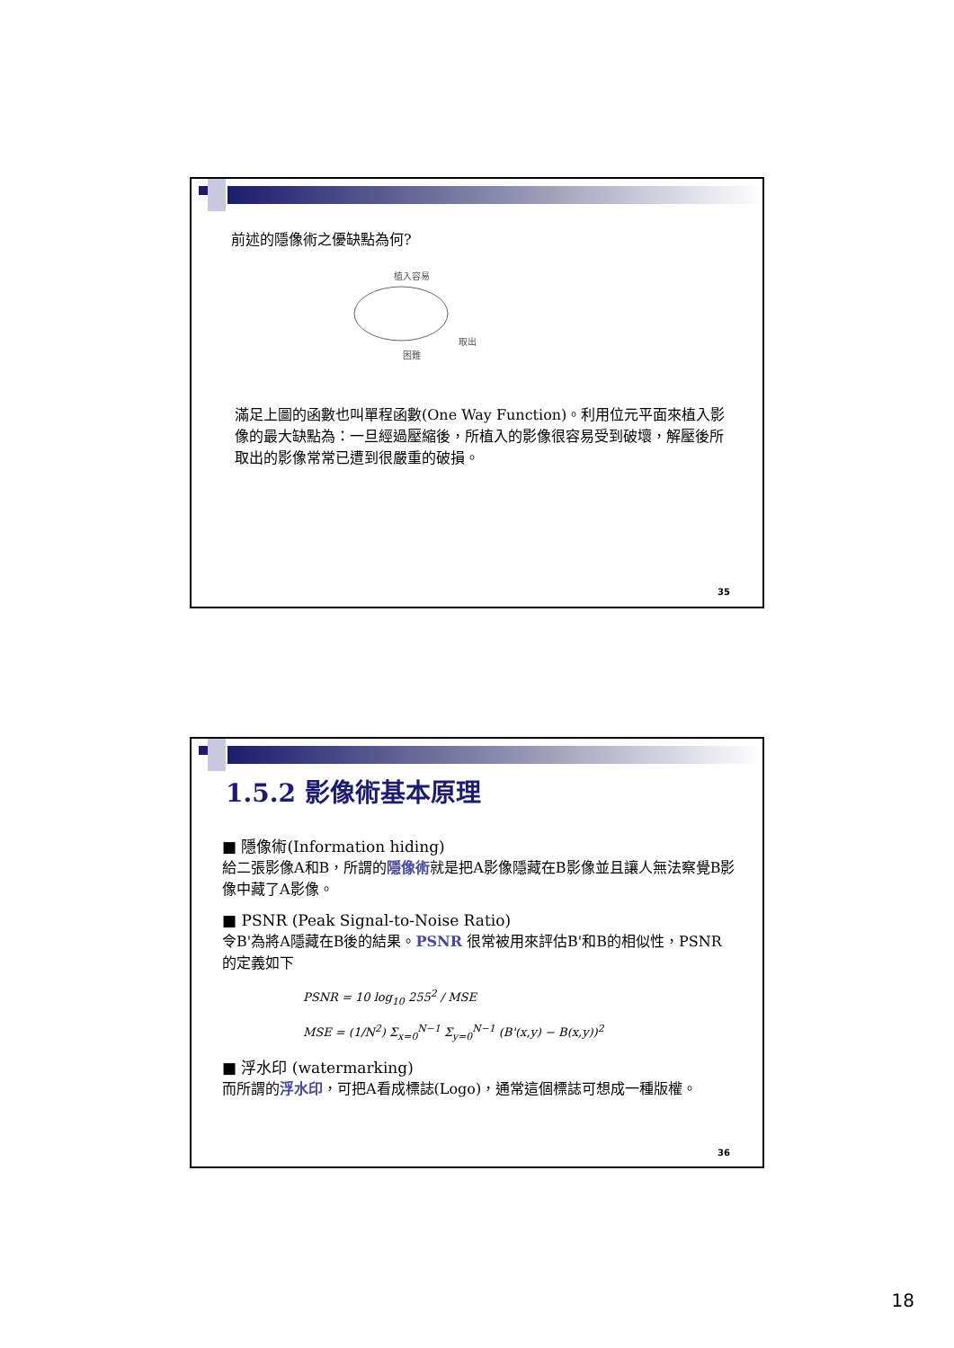前述的隱像術之優缺點為何?
植入容易 取出困難
滿足上圖的函數也叫單程函數(One Way Function)。利用位元平面來植入影像的最大缺點為：一旦經過壓縮後，所植入的影像很容易受到破壞，解壓後所取出的影像常常已遭到很嚴重的破損。
35
1.5.2 影像術基本原理
■ 隱像術(Information hiding)
給二張影像A和B，所謂的隱像術就是把A影像隱藏在B影像並且讓人無法察覺B影像中藏了A影像。
■ PSNR (Peak Signal-to-Noise Ratio)
令B'為將A隱藏在B後的結果。PSNR 很常被用來評估B'和B的相似性，PSNR的定義如下
PSNR = 10 log<sub>10</sub> 255<sup>2</sup> / MSE
MSE = (1/N<sup>2</sup>) Σ<sub>x=0</sub><sup>N−1</sup> Σ<sub>y=0</sub><sup>N−1</sup> (B'(x,y) − B(x,y))<sup>2</sup>
■ 浮水印 (watermarking)
而所謂的浮水印，可把A看成標誌(Logo)，通常這個標誌可想成一種版權。
36
18